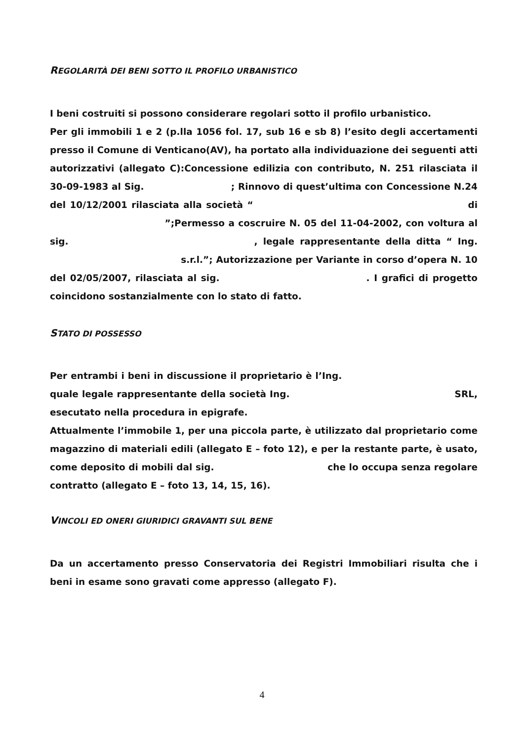REGOLARITÀ DEI BENI SOTTO IL PROFILO URBANISTICO
I beni costruiti si possono considerare regolari sotto il profilo urbanistico.
Per gli immobili 1 e 2 (p.lla 1056 fol. 17, sub 16 e sb 8) l’esito degli accertamenti presso il Comune di Venticano(AV), ha portato alla individuazione dei seguenti atti autorizzativi (allegato C):Concessione edilizia con contributo, N. 251 rilasciata il 30-09-1983 al Sig. ; Rinnovo di quest’ultima con Concessione N.24 del 10/12/2001 rilasciata alla società “ di ”;Permesso a coscruire N. 05 del 11-04-2002, con voltura al sig. , legale rappresentante della ditta “ Ing. s.r.l.”; Autorizzazione per Variante in corso d’opera N. 10 del 02/05/2007, rilasciata al sig. . I grafici di progetto coincidono sostanzialmente con lo stato di fatto.
STATO DI POSSESSO
Per entrambi i beni in discussione il proprietario è l’Ing. quale legale rappresentante della società Ing. SRL, esecutato nella procedura in epigrafe.
Attualmente l’immobile 1, per una piccola parte, è utilizzato dal proprietario come magazzino di materiali edili (allegato E – foto 12), e per la restante parte, è usato, come deposito di mobili dal sig. che lo occupa senza regolare contratto (allegato E – foto 13, 14, 15, 16).
VINCOLI ED ONERI GIURIDICI GRAVANTI SUL BENE
Da un accertamento presso Conservatoria dei Registri Immobiliari risulta che i beni in esame sono gravati come appresso (allegato F).
4